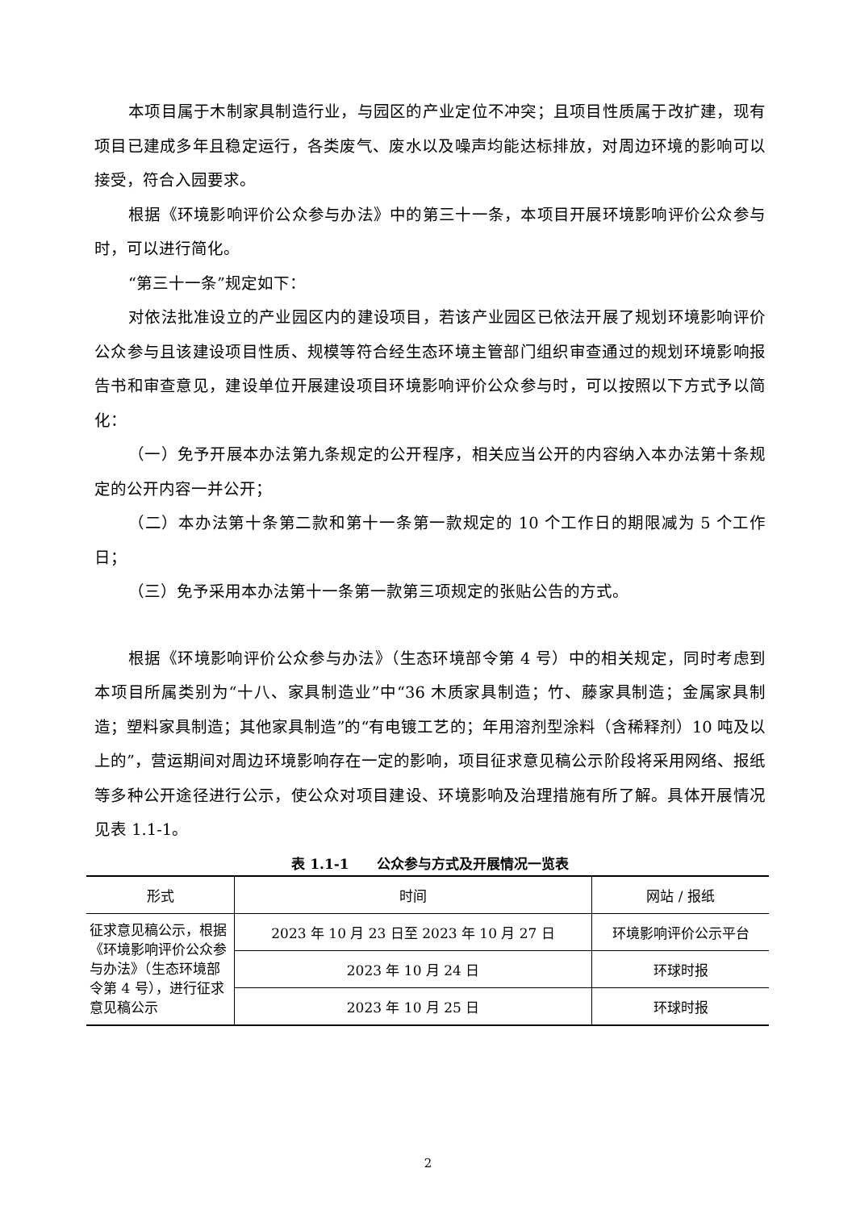本项目属于木制家具制造行业，与园区的产业定位不冲突；且项目性质属于改扩建，现有项目已建成多年且稳定运行，各类废气、废水以及噪声均能达标排放，对周边环境的影响可以接受，符合入园要求。
根据《环境影响评价公众参与办法》中的第三十一条，本项目开展环境影响评价公众参与时，可以进行简化。
“第三十一条”规定如下：
对依法批准设立的产业园区内的建设项目，若该产业园区已依法开展了规划环境影响评价公众参与且该建设项目性质、规模等符合经生态环境主管部门组织审查通过的规划环境影响报告书和审查意见，建设单位开展建设项目环境影响评价公众参与时，可以按照以下方式予以简化：
（一）免予开展本办法第九条规定的公开程序，相关应当公开的内容纳入本办法第十条规定的公开内容一并公开；
（二）本办法第十条第二款和第十一条第一款规定的 10 个工作日的期限减为 5 个工作日；
（三）免予采用本办法第十一条第一款第三项规定的张贴公告的方式。
根据《环境影响评价公众参与办法》（生态环境部令第 4 号）中的相关规定，同时考虑到本项目所属类别为“十八、家具制造业”中“36 木质家具制造；竹、藤家具制造；金属家具制造；塑料家具制造；其他家具制造”的“有电镀工艺的；年用溶剂型涂料（含稀释剂）10 吨及以上的”，营运期间对周边环境影响存在一定的影响，项目征求意见稿公示阶段将采用网络、报纸等多种公开途径进行公示，使公众对项目建设、环境影响及治理措施有所了解。具体开展情况见表 1.1-1。
表 1.1-1　　公众参与方式及开展情况一览表
| 形式 | 时间 | 网站 / 报纸 |
| --- | --- | --- |
| 征求意见稿公示，根据《环境影响评价公众参与办法》（生态环境部令第 4 号），进行征求意见稿公示 | 2023 年 10 月 23 日至 2023 年 10 月 27 日 | 环境影响评价公示平台 |
| | 2023 年 10 月 24 日 | 环球时报 |
| | 2023 年 10 月 25 日 | 环球时报 |
2